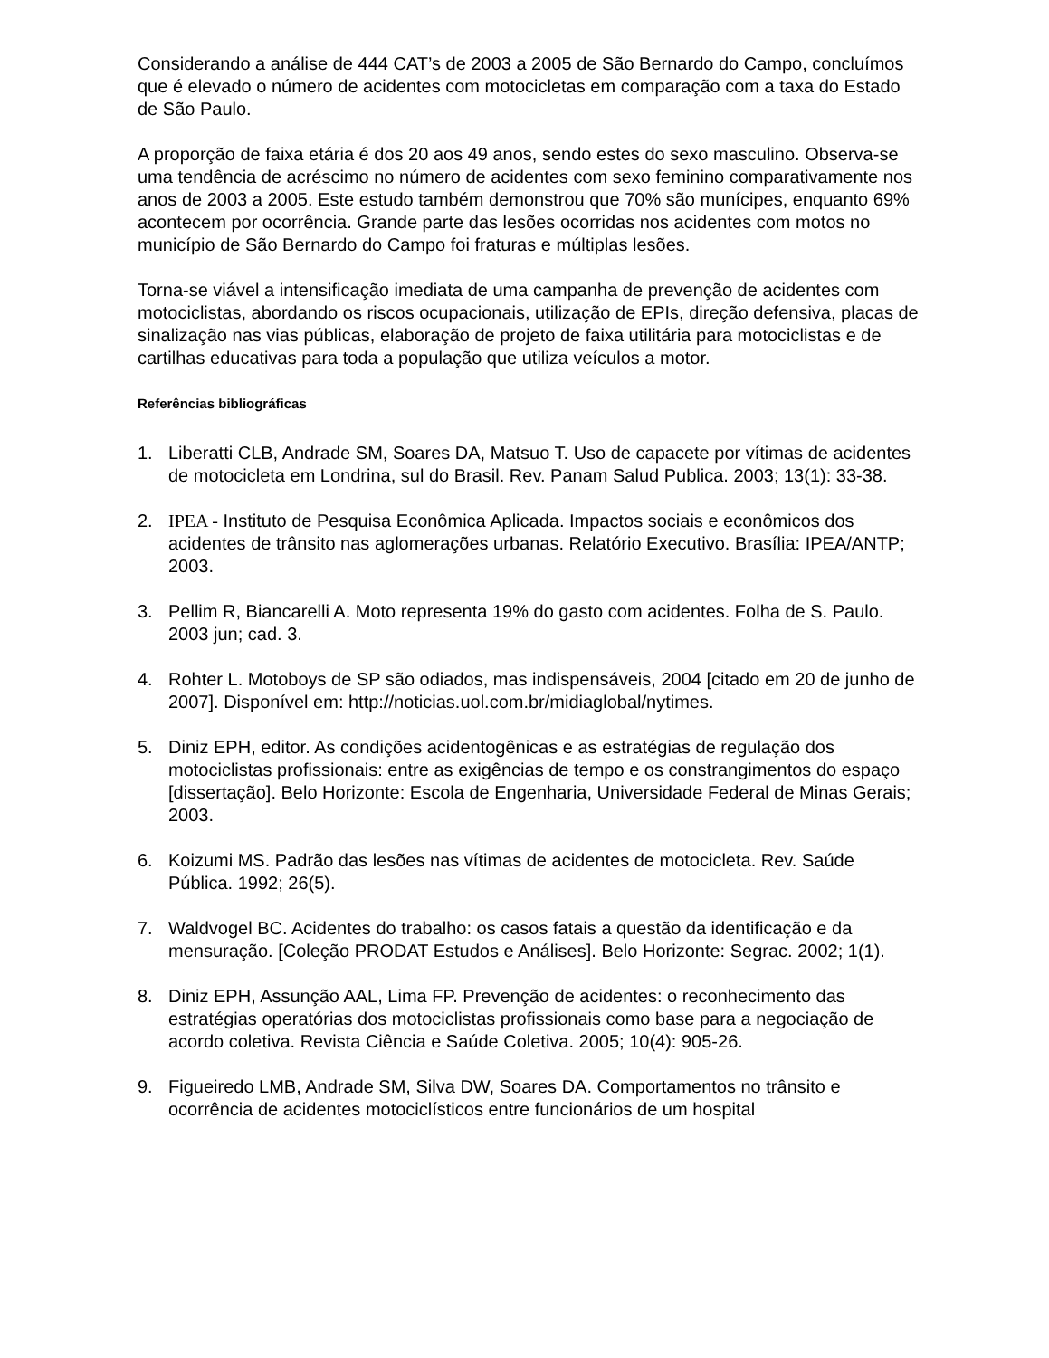Considerando a análise de 444 CAT’s de 2003 a 2005 de São Bernardo do Campo, concluímos que é elevado o número de acidentes com motocicletas em comparação com a taxa do Estado de São Paulo.
A proporção de faixa etária é dos 20 aos 49 anos, sendo estes do sexo masculino. Observa-se uma tendência de acréscimo no número de acidentes com sexo feminino comparativamente nos anos de 2003 a 2005. Este estudo também demonstrou que 70% são munícipes, enquanto 69% acontecem por ocorrência. Grande parte das lesões ocorridas nos acidentes com motos no município de São Bernardo do Campo foi fraturas e múltiplas lesões.
Torna-se viável a intensificação imediata de uma campanha de prevenção de acidentes com motociclistas, abordando os riscos ocupacionais, utilização de EPIs, direção defensiva, placas de sinalização nas vias públicas, elaboração de projeto de faixa utilitária para motociclistas e de cartilhas educativas para toda a população que utiliza veículos a motor.
Referências bibliográficas
1. Liberatti CLB, Andrade SM, Soares DA, Matsuo T. Uso de capacete por vítimas de acidentes de motocicleta em Londrina, sul do Brasil. Rev. Panam Salud Publica. 2003; 13(1): 33-38.
2. IPEA - Instituto de Pesquisa Econômica Aplicada. Impactos sociais e econômicos dos acidentes de trânsito nas aglomerações urbanas. Relatório Executivo. Brasília: IPEA/ANTP; 2003.
3. Pellim R, Biancarelli A. Moto representa 19% do gasto com acidentes. Folha de S. Paulo. 2003 jun; cad. 3.
4. Rohter L. Motoboys de SP são odiados, mas indispensáveis, 2004 [citado em 20 de junho de 2007]. Disponível em: http://noticias.uol.com.br/midiaglobal/nytimes.
5. Diniz EPH, editor. As condições acidentogênicas e as estratégias de regulação dos motociclistas profissionais: entre as exigências de tempo e os constrangimentos do espaço [dissertação]. Belo Horizonte: Escola de Engenharia, Universidade Federal de Minas Gerais; 2003.
6. Koizumi MS. Padrão das lesões nas vítimas de acidentes de motocicleta. Rev. Saúde Pública. 1992; 26(5).
7. Waldvogel BC. Acidentes do trabalho: os casos fatais a questão da identificação e da mensuração. [Coleção PRODAT Estudos e Análises]. Belo Horizonte: Segrac. 2002; 1(1).
8. Diniz EPH, Assunção AAL, Lima FP. Prevenção de acidentes: o reconhecimento das estratégias operatórias dos motociclistas profissionais como base para a negociação de acordo coletiva. Revista Ciência e Saúde Coletiva. 2005; 10(4): 905-26.
9. Figueiredo LMB, Andrade SM, Silva DW, Soares DA. Comportamentos no trânsito e ocorrência de acidentes motociclísticos entre funcionários de um hospital